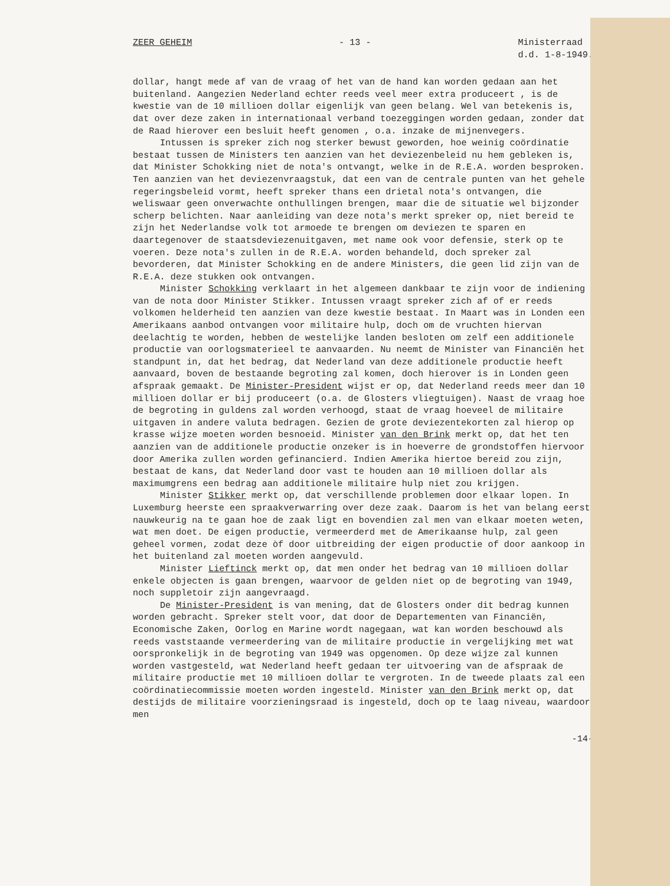ZEER GEHEIM - 13 - Ministerraad
d.d. 1-8-1949.
dollar, hangt mede af van de vraag of het van de hand kan worden gedaan aan het buitenland. Aangezien Nederland echter reeds veel meer extra produceert , is de kwestie van de 10 millioen dollar eigenlijk van geen belang. Wel van betekenis is, dat over deze zaken in internationaal verband toezeggingen worden gedaan, zonder dat de Raad hierover een besluit heeft genomen , o.a. inzake de mijnenvegers.
Intussen is spreker zich nog sterker bewust geworden, hoe weinig coördinatie bestaat tussen de Ministers ten aanzien van het deviezenbeleid nu hem gebleken is, dat Minister Schokking niet de nota's ontvangt, welke in de R.E.A. worden besproken. Ten aanzien van het deviezenvraagstuk, dat een van de centrale punten van het gehele regeringsbeleid vormt, heeft spreker thans een drietal nota's ontvangen, die weliswaar geen onverwachte onthullingen brengen, maar die de situatie wel bijzonder scherp belichten. Naar aanleiding van deze nota's merkt spreker op, niet bereid te zijn het Nederlandse volk tot armoede te brengen om deviezen te sparen en daartegenover de staatsdeviezenuitgaven, met name ook voor defensie, sterk op te voeren. Deze nota's zullen in de R.E.A. worden behandeld, doch spreker zal bevorderen, dat Minister Schokking en de andere Ministers, die geen lid zijn van de R.E.A. deze stukken ook ontvangen.
Minister Schokking verklaart in het algemeen dankbaar te zijn voor de indiening van de nota door Minister Stikker. Intussen vraagt spreker zich af of er reeds volkomen helderheid ten aanzien van deze kwestie bestaat. In Maart was in Londen een Amerikaans aanbod ontvangen voor militaire hulp, doch om de vruchten hiervan deelachtig te worden, hebben de westelijke landen besloten om zelf een additionele productie van oorlogsmaterieel te aanvaarden. Nu neemt de Minister van Financiën het standpunt in, dat het bedrag, dat Nederland van deze additionele productie heeft aanvaard, boven de bestaande begroting zal komen, doch hierover is in Londen geen afspraak gemaakt. De Minister-President wijst er op, dat Nederland reeds meer dan 10 millioen dollar er bij produceert (o.a. de Glosters vliegtuigen). Naast de vraag hoe de begroting in guldens zal worden verhoogd, staat de vraag hoeveel de militaire uitgaven in andere valuta bedragen. Gezien de grote deviezentekorten zal hierop op krasse wijze moeten worden besnoeid. Minister van den Brink merkt op, dat het ten aanzien van de additionele productie onzeker is in hoeverre de grondstoffen hiervoor door Amerika zullen worden gefinancierd. Indien Amerika hiertoe bereid zou zijn, bestaat de kans, dat Nederland door vast te houden aan 10 millioen dollar als maximumgrens een bedrag aan additionele militaire hulp niet zou krijgen.
Minister Stikker merkt op, dat verschillende problemen door elkaar lopen. In Luxemburg heerste een spraakverwarring over deze zaak. Daarom is het van belang eerst nauwkeurig na te gaan hoe de zaak ligt en bovendien zal men van elkaar moeten weten, wat men doet. De eigen productie, vermeerderd met de Amerikaanse hulp, zal geen geheel vormen, zodat deze òf door uitbreiding der eigen productie of door aankoop in het buitenland zal moeten worden aangevuld.
Minister Lieftinck merkt op, dat men onder het bedrag van 10 millioen dollar enkele objecten is gaan brengen, waarvoor de gelden niet op de begroting van 1949, noch suppletoir zijn aangevraagd.
De Minister-President is van mening, dat de Glosters onder dit bedrag kunnen worden gebracht. Spreker stelt voor, dat door de Departementen van Financiën, Economische Zaken, Oorlog en Marine wordt nagegaan, wat kan worden beschouwd als reeds vaststaande vermeerdering van de militaire productie in vergelijking met wat oorspronkelijk in de begroting van 1949 was opgenomen. Op deze wijze zal kunnen worden vastgesteld, wat Nederland heeft gedaan ter uitvoering van de afspraak de militaire productie met 10 millioen dollar te vergroten. In de tweede plaats zal een coördinatiecommissie moeten worden ingesteld. Minister van den Brink merkt op, dat destijds de militaire voorzieningsraad is ingesteld, doch op te laag niveau, waardoor men
-14-